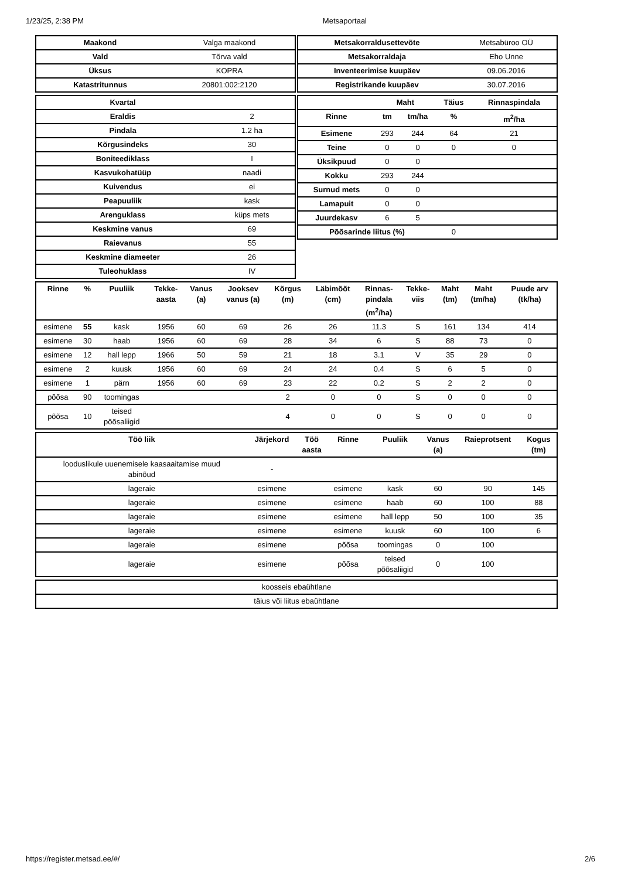1/23/25, 2:38 PM Metsaportaal
| Maakond | Valga maakond |
| Vald | Tõrva vald |
| Üksus | KOPRA |
| Katastritunnus | 20801:002:2120 |
| Metsakorraldusettevõte | Metsabüroo OÜ |
| Metsakorraldaja | Eho Unne |
| Inventeerimise kuupäev | 09.06.2016 |
| Registrikande kuupäev | 30.07.2016 |
| Kvartal | |
| Eraldis | 2 |
| Pindala | 1.2 ha |
| Kõrgusindeks | 30 |
| Boniteediklass | I |
| Kasvukohatüüp | naadi |
| Kuivendus | ei |
| Peapuuliik | kask |
| Arenguklass | küps mets |
| Keskmine vanus | 69 |
| Raievanus | 55 |
| Keskmine diameeter | 26 |
| Tuleohuklass | IV |
| | Maht | | Täius | Rinnaspindala |
| --- | --- | --- | --- | --- |
| Rinne | tm | tm/ha | % | m<sup>2</sup>/ha |
| Esimene | 293 | 244 | 64 | 21 |
| Teine | 0 | 0 | 0 | 0 |
| Üksikpuud | 0 | 0 | | |
| Kokku | 293 | 244 | | |
| Surnud mets | 0 | 0 | | |
| Lamapuit | 0 | 0 | | |
| Juurdekasv | 6 | 5 | | |
| Põõsarinde liitus (%) | | | 0 | |
| Rinne | % | Puuliik | Tekke- aasta | Vanus (a) | Jooksev vanus (a) | Kõrgus (m) | Läbimõõt (cm) | Rinnas- pindala (m<sup>2</sup>/ha) | Tekke- viis | Maht (tm) | Maht (tm/ha) | Puude arv (tk/ha) |
| --- | --- | --- | --- | --- | --- | --- | --- | --- | --- | --- | --- | --- |
| esimene | 55 | kask | 1956 | 60 | 69 | 26 | 26 | 11.3 | S | 161 | 134 | 414 |
| esimene | 30 | haab | 1956 | 60 | 69 | 28 | 34 | 6 | S | 88 | 73 | 0 |
| esimene | 12 | hall lepp | 1966 | 50 | 59 | 21 | 18 | 3.1 | V | 35 | 29 | 0 |
| esimene | 2 | kuusk | 1956 | 60 | 69 | 24 | 24 | 0.4 | S | 6 | 5 | 0 |
| esimene | 1 | pärn | 1956 | 60 | 69 | 23 | 22 | 0.2 | S | 2 | 2 | 0 |
| põõsa | 90 | toomingas | | | | 2 | 0 | 0 | S | 0 | 0 | 0 |
| põõsa | 10 | teised põõsaliigid | | | | 4 | 0 | 0 | S | 0 | 0 | 0 |
| Töö liik | Järjekord | Töö aasta | Rinne | Puuliik | Vanus (a) | Raieprotsent | Kogus (tm) |
| --- | --- | --- | --- | --- | --- | --- | --- |
| looduslikule uuenemisele kaasaaitamise muud abinõud | - | | | | | | |
| lageraie | esimene | | esimene | kask | 60 | 90 | 145 |
| lageraie | esimene | | esimene | haab | 60 | 100 | 88 |
| lageraie | esimene | | esimene | hall lepp | 50 | 100 | 35 |
| lageraie | esimene | | esimene | kuusk | 60 | 100 | 6 |
| lageraie | esimene | | põõsa | toomingas | 0 | 100 | |
| lageraie | esimene | | põõsa | teised põõsaliigid | 0 | 100 | |
| koosseis ebaühtlane |
| täius või liitus ebaühtlane |
https://register.metsad.ee/#/ 2/6